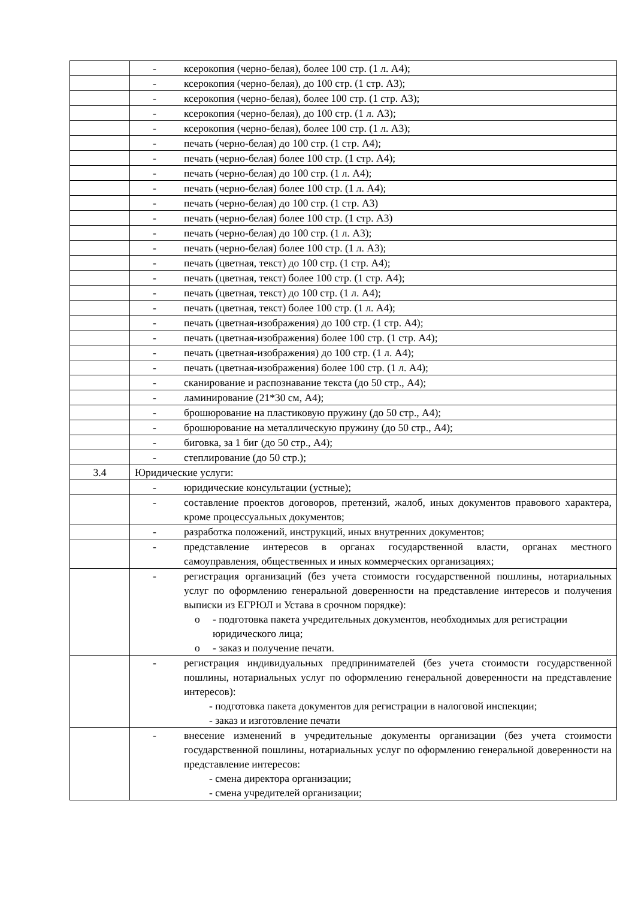| | - ксерокопия (черно-белая), более 100 стр. (1 л. А4); |
| | - ксерокопия (черно-белая), до 100 стр. (1 стр. А3); |
| | - ксерокопия (черно-белая), более 100 стр. (1 стр. А3); |
| | - ксерокопия (черно-белая), до 100 стр. (1 л. А3); |
| | - ксерокопия (черно-белая), более 100 стр. (1 л. А3); |
| | - печать (черно-белая) до 100 стр. (1 стр. А4); |
| | - печать (черно-белая) более 100 стр. (1 стр. А4); |
| | - печать (черно-белая) до 100 стр. (1 л. А4); |
| | - печать (черно-белая) более 100 стр. (1 л. А4); |
| | - печать (черно-белая) до 100 стр. (1 стр. А3) |
| | - печать (черно-белая) более 100 стр. (1 стр. А3) |
| | - печать (черно-белая) до 100 стр. (1 л. А3); |
| | - печать (черно-белая) более 100 стр. (1 л. А3); |
| | - печать (цветная, текст) до 100 стр. (1 стр. А4); |
| | - печать (цветная, текст) более 100 стр. (1 стр. А4); |
| | - печать (цветная, текст) до 100 стр. (1 л. А4); |
| | - печать (цветная, текст) более 100 стр. (1 л. А4); |
| | - печать (цветная-изображения) до 100 стр. (1 стр. А4); |
| | - печать (цветная-изображения) более 100 стр. (1 стр. А4); |
| | - печать (цветная-изображения) до 100 стр. (1 л. А4); |
| | - печать (цветная-изображения) более 100 стр. (1 л. А4); |
| | - сканирование и распознавание текста (до 50 стр., А4); |
| | - ламинирование (21*30 см, А4); |
| | - брошюрование на пластиковую пружину (до 50 стр., А4); |
| | - брошюрование на металлическую пружину (до 50 стр., А4); |
| | - биговка, за 1 биг (до 50 стр., А4); |
| | - степлирование (до 50 стр.); |
| 3.4 | Юридические услуги: |
| | - юридические консультации (устные); |
| | - составление проектов договоров, претензий, жалоб, иных документов правового характера, кроме процессуальных документов; |
| | - разработка положений, инструкций, иных внутренних документов; |
| | - представление интересов в органах государственной власти, органах местного самоуправления, общественных и иных коммерческих организациях; |
| | - регистрация организаций (без учета стоимости государственной пошлины, нотариальных услуг по оформлению генеральной доверенности на представление интересов и получения выписки из ЕГРЮЛ и Устава в срочном порядке): o - подготовка пакета учредительных документов, необходимых для регистрации юридического лица; o - заказ и получение печати. |
| | - регистрация индивидуальных предпринимателей (без учета стоимости государственной пошлины, нотариальных услуг по оформлению генеральной доверенности на представление интересов): - подготовка пакета документов для регистрации в налоговой инспекции; - заказ и изготовление печати |
| | - внесение изменений в учредительные документы организации (без учета стоимости государственной пошлины, нотариальных услуг по оформлению генеральной доверенности на представление интересов: - смена директора организации; - смена учредителей организации; |